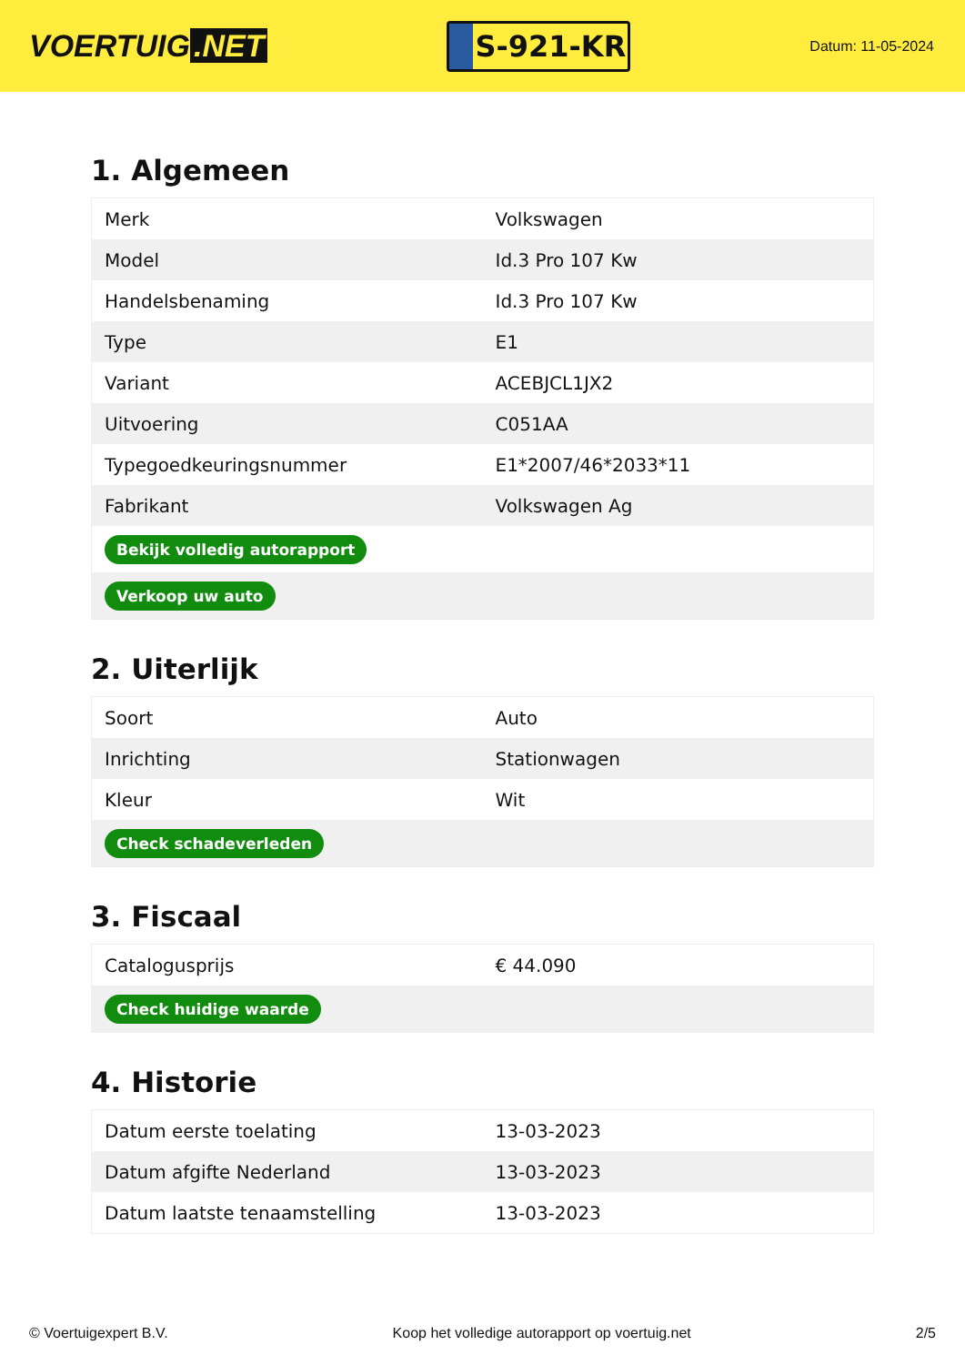VOERTUIG.NET
S-921-KR
Datum: 11-05-2024
1. Algemeen
| Merk | Volkswagen |
| Model | Id.3 Pro 107 Kw |
| Handelsbenaming | Id.3 Pro 107 Kw |
| Type | E1 |
| Variant | ACEBJCL1JX2 |
| Uitvoering | C051AA |
| Typegoedkeuringsnummer | E1*2007/46*2033*11 |
| Fabrikant | Volkswagen Ag |
| Bekijk volledig autorapport | |
| Verkoop uw auto | |
2. Uiterlijk
| Soort | Auto |
| Inrichting | Stationwagen |
| Kleur | Wit |
| Check schadeverleden | |
3. Fiscaal
| Catalogusprijs | € 44.090 |
| Check huidige waarde | |
4. Historie
| Datum eerste toelating | 13-03-2023 |
| Datum afgifte Nederland | 13-03-2023 |
| Datum laatste tenaamstelling | 13-03-2023 |
© Voertuigexpert B.V. Koop het volledige autorapport op voertuig.net 2/5